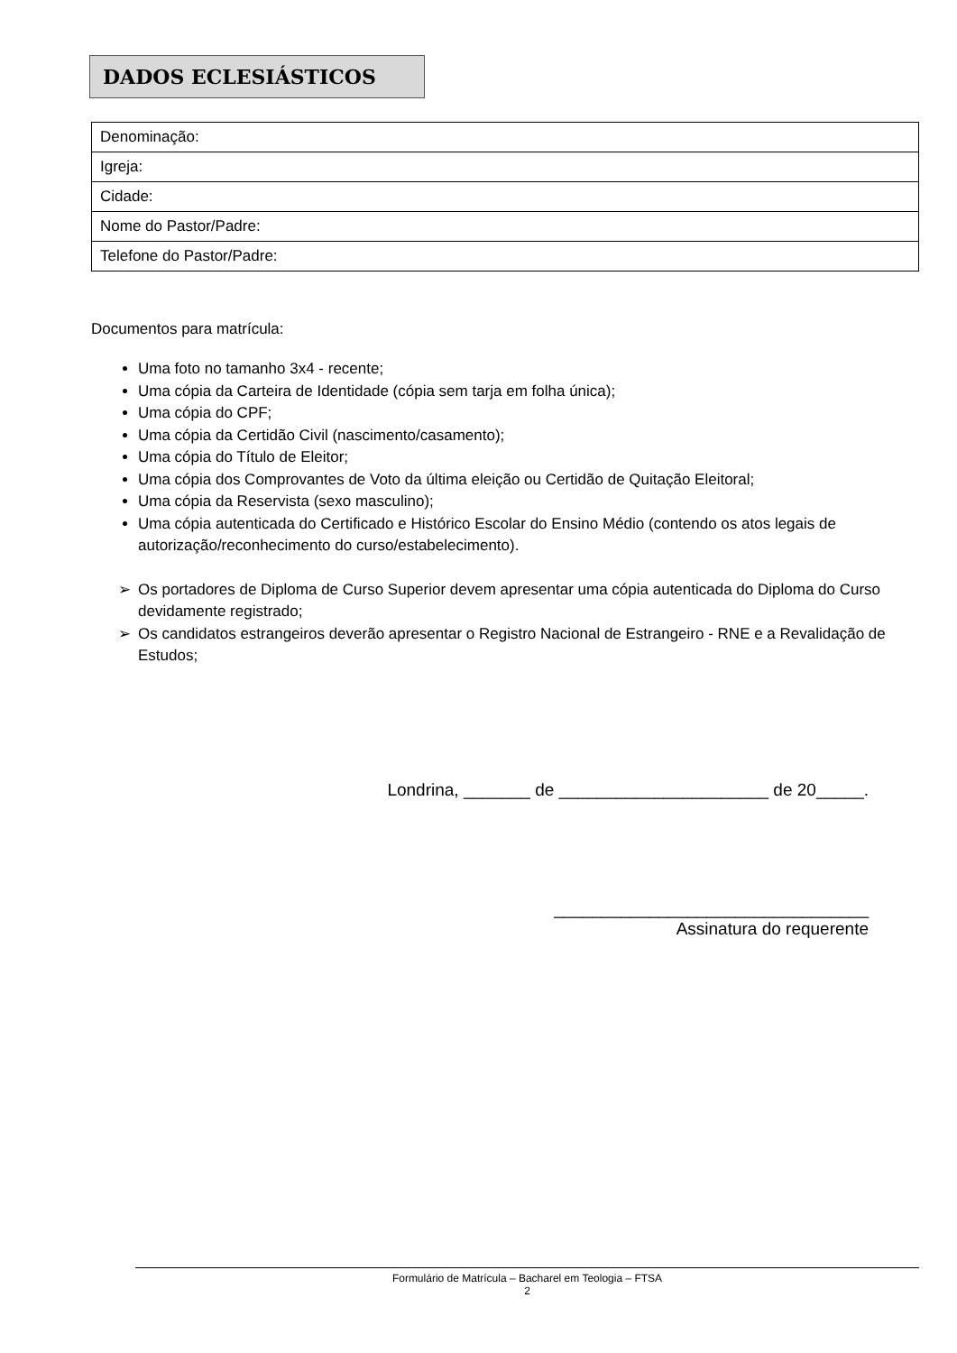DADOS ECLESIÁSTICOS
| Denominação: |
| Igreja: |
| Cidade: |
| Nome do Pastor/Padre: |
| Telefone do Pastor/Padre: |
Documentos para matrícula:
Uma foto no tamanho 3x4 - recente;
Uma cópia da Carteira de Identidade (cópia sem tarja em folha única);
Uma cópia do CPF;
Uma cópia da Certidão Civil (nascimento/casamento);
Uma cópia do Título de Eleitor;
Uma cópia dos Comprovantes de Voto da última eleição ou Certidão de Quitação Eleitoral;
Uma cópia da Reservista (sexo masculino);
Uma cópia autenticada do Certificado e Histórico Escolar do Ensino Médio (contendo os atos legais de autorização/reconhecimento do curso/estabelecimento).
➢ Os portadores de Diploma de Curso Superior devem apresentar uma cópia autenticada do Diploma do Curso devidamente registrado;
➢ Os candidatos estrangeiros deverão apresentar o Registro Nacional de Estrangeiro - RNE e a Revalidação de Estudos;
Londrina, _______ de ______________________ de 20_____.
_________________________________
Assinatura do requerente
Formulário de Matrícula – Bacharel em Teologia – FTSA
2